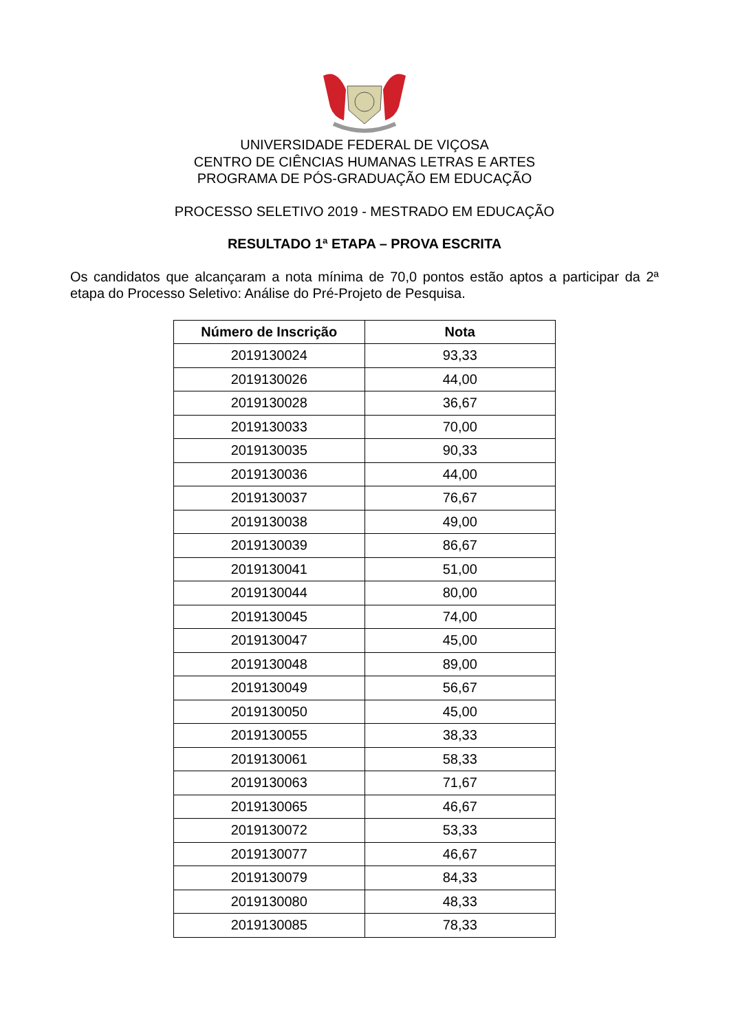UNIVERSIDADE FEDERAL DE VIÇOSA
CENTRO DE CIÊNCIAS HUMANAS LETRAS E ARTES
PROGRAMA DE PÓS-GRADUAÇÃO EM EDUCAÇÃO
PROCESSO SELETIVO 2019 - MESTRADO EM EDUCAÇÃO
RESULTADO 1ª ETAPA – PROVA ESCRITA
Os candidatos que alcançaram a nota mínima de 70,0 pontos estão aptos a participar da 2ª etapa do Processo Seletivo: Análise do Pré-Projeto de Pesquisa.
| Número de Inscrição | Nota |
| --- | --- |
| 2019130024 | 93,33 |
| 2019130026 | 44,00 |
| 2019130028 | 36,67 |
| 2019130033 | 70,00 |
| 2019130035 | 90,33 |
| 2019130036 | 44,00 |
| 2019130037 | 76,67 |
| 2019130038 | 49,00 |
| 2019130039 | 86,67 |
| 2019130041 | 51,00 |
| 2019130044 | 80,00 |
| 2019130045 | 74,00 |
| 2019130047 | 45,00 |
| 2019130048 | 89,00 |
| 2019130049 | 56,67 |
| 2019130050 | 45,00 |
| 2019130055 | 38,33 |
| 2019130061 | 58,33 |
| 2019130063 | 71,67 |
| 2019130065 | 46,67 |
| 2019130072 | 53,33 |
| 2019130077 | 46,67 |
| 2019130079 | 84,33 |
| 2019130080 | 48,33 |
| 2019130085 | 78,33 |